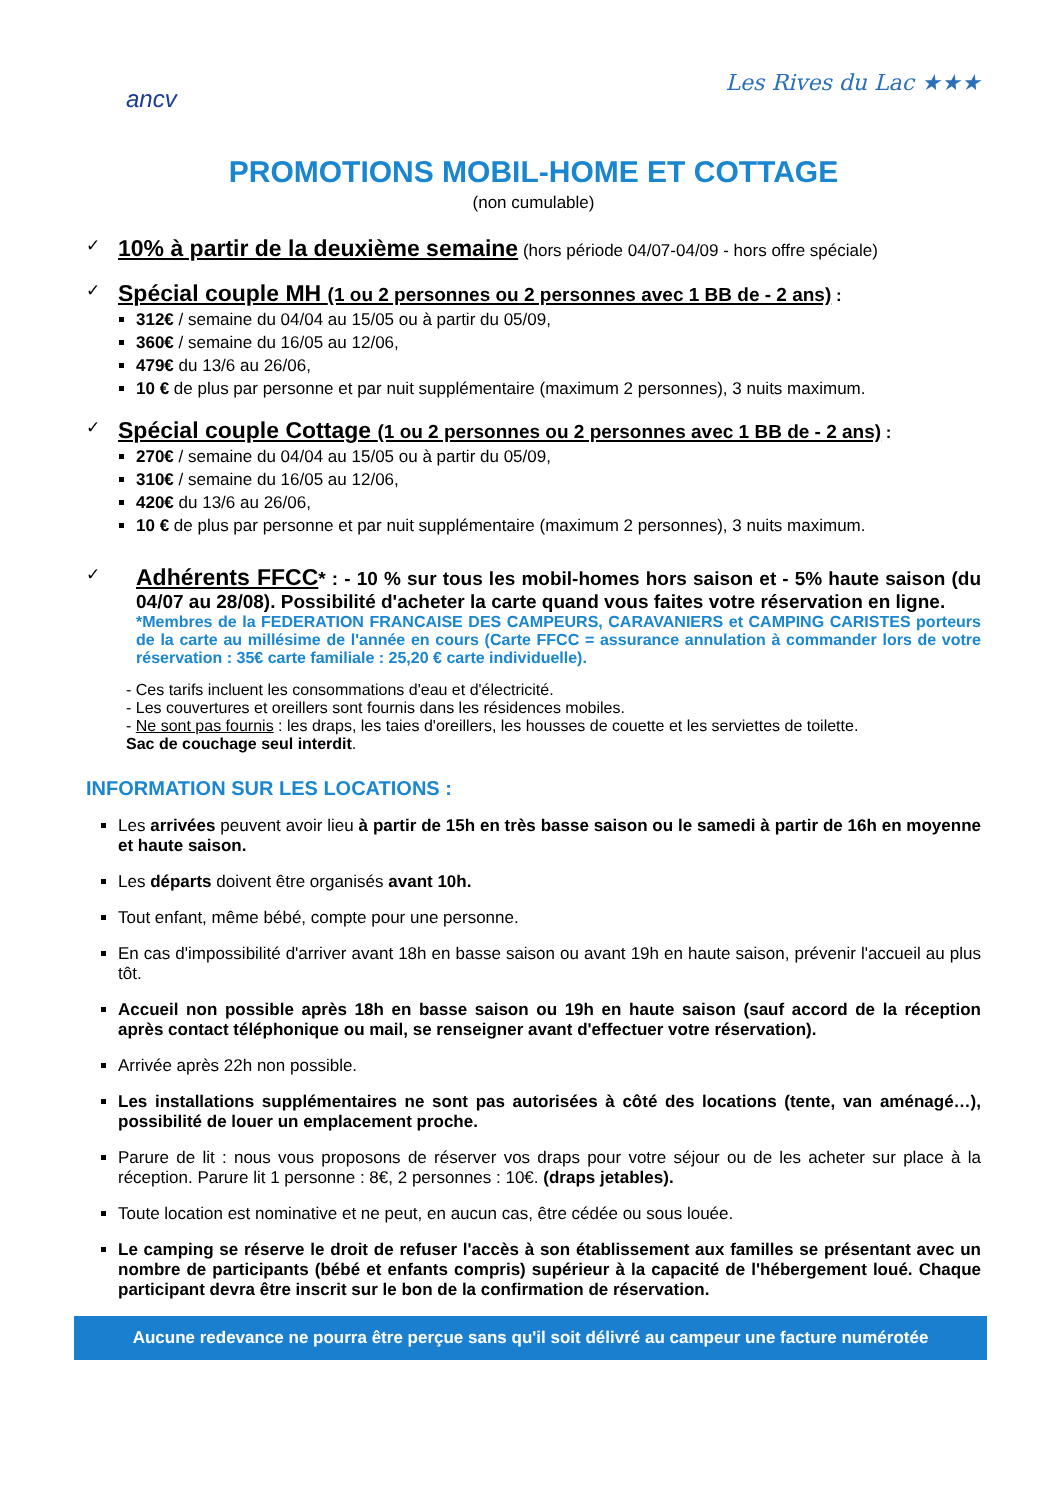ancv
Les Rives du Lac ★★★
PROMOTIONS MOBIL-HOME ET COTTAGE
(non cumulable)
✓
10% à partir de la deuxième semaine (hors période 04/07-04/09 - hors offre spéciale)
✓
Spécial couple MH (1 ou 2 personnes ou 2 personnes avec 1 BB de - 2 ans) :
312€ / semaine du 04/04 au 15/05 ou à partir du 05/09,
360€ / semaine du 16/05 au 12/06,
479€ du 13/6 au 26/06,
10 € de plus par personne et par nuit supplémentaire (maximum 2 personnes), 3 nuits maximum.
✓
Spécial couple Cottage (1 ou 2 personnes ou 2 personnes avec 1 BB de - 2 ans) :
270€ / semaine du 04/04 au 15/05 ou à partir du 05/09,
310€ / semaine du 16/05 au 12/06,
420€ du 13/6 au 26/06,
10 € de plus par personne et par nuit supplémentaire (maximum 2 personnes), 3 nuits maximum.
✓
Adhérents FFCC* : - 10 % sur tous les mobil-homes hors saison et - 5% haute saison (du 04/07 au 28/08). Possibilité d'acheter la carte quand vous faites votre réservation en ligne.
*Membres de la FEDERATION FRANCAISE DES CAMPEURS, CARAVANIERS et CAMPING CARISTES porteurs de la carte au millésime de l'année en cours (Carte FFCC = assurance annulation à commander lors de votre réservation : 35€ carte familiale : 25,20 € carte individuelle).
- Ces tarifs incluent les consommations d'eau et d'électricité.
- Les couvertures et oreillers sont fournis dans les résidences mobiles.
- Ne sont pas fournis : les draps, les taies d'oreillers, les housses de couette et les serviettes de toilette.
Sac de couchage seul interdit.
INFORMATION SUR LES LOCATIONS :
Les arrivées peuvent avoir lieu à partir de 15h en très basse saison ou le samedi à partir de 16h en moyenne et haute saison.
Les départs doivent être organisés avant 10h.
Tout enfant, même bébé, compte pour une personne.
En cas d'impossibilité d'arriver avant 18h en basse saison ou avant 19h en haute saison, prévenir l'accueil au plus tôt.
Accueil non possible après 18h en basse saison ou 19h en haute saison (sauf accord de la réception après contact téléphonique ou mail, se renseigner avant d'effectuer votre réservation).
Arrivée après 22h non possible.
Les installations supplémentaires ne sont pas autorisées à côté des locations (tente, van aménagé…), possibilité de louer un emplacement proche.
Parure de lit : nous vous proposons de réserver vos draps pour votre séjour ou de les acheter sur place à la réception. Parure lit 1 personne : 8€, 2 personnes : 10€. (draps jetables).
Toute location est nominative et ne peut, en aucun cas, être cédée ou sous louée.
Le camping se réserve le droit de refuser l'accès à son établissement aux familles se présentant avec un nombre de participants (bébé et enfants compris) supérieur à la capacité de l'hébergement loué. Chaque participant devra être inscrit sur le bon de la confirmation de réservation.
Aucune redevance ne pourra être perçue sans qu'il soit délivré au campeur une facture numérotée